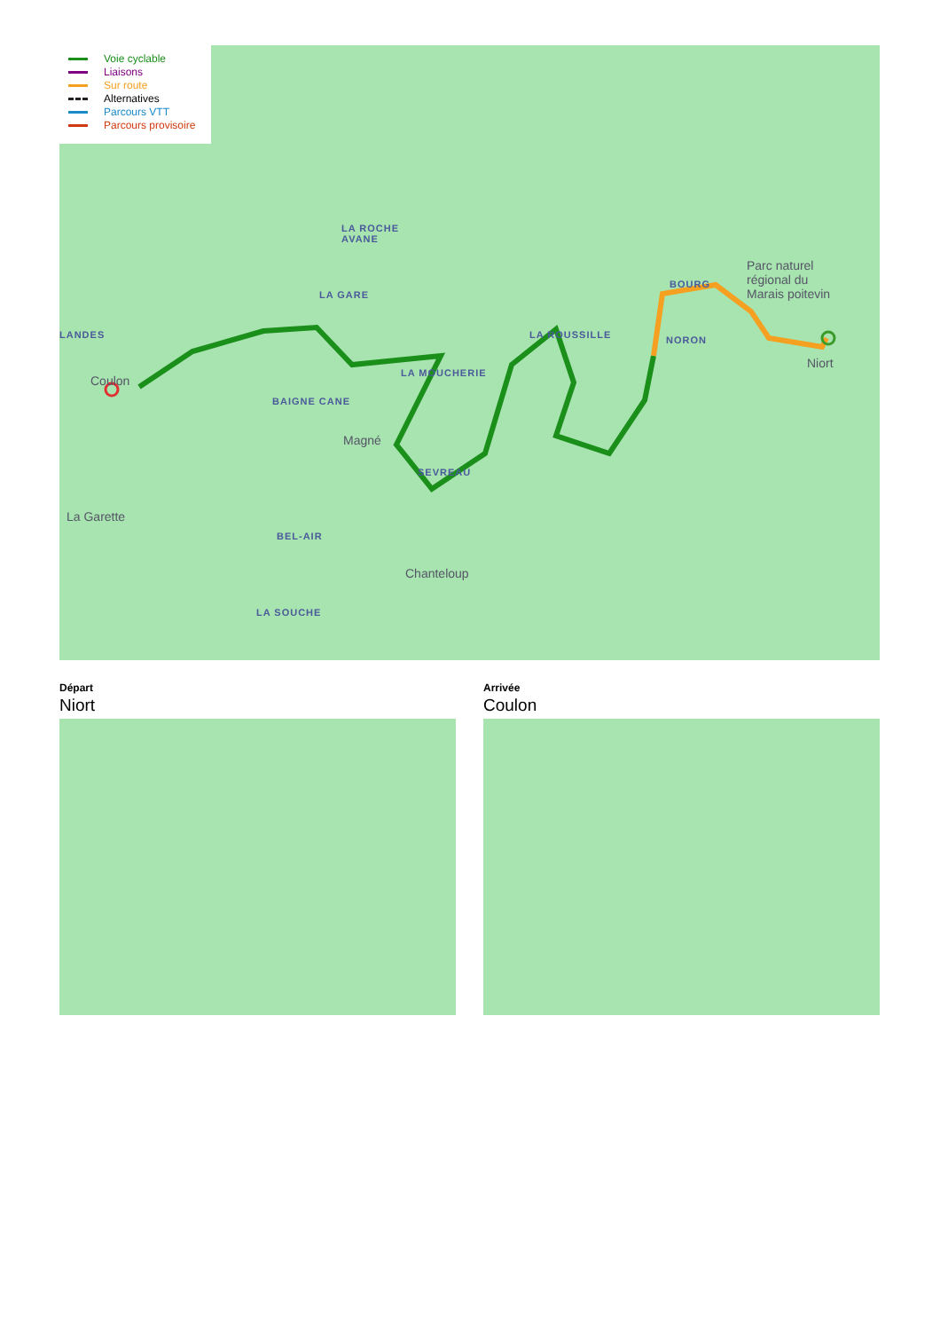LA ROCHE
AVANE
LA GARE
LANDES
BOURG
Parc naturel
régional du
Marais poitevin
LA ROUSSILLE NORON
Coulon
Niort
LA MOUCHERIE
BAIGNE CANE
Magné
SEVREAU
La Garette
BEL-AIR
Chanteloup
LA SOUCHE
Voie cyclable
Liaisons
Sur route
Alternatives
Parcours VTT
Parcours provisoire
Départ
Niort
Arrivée
Coulon